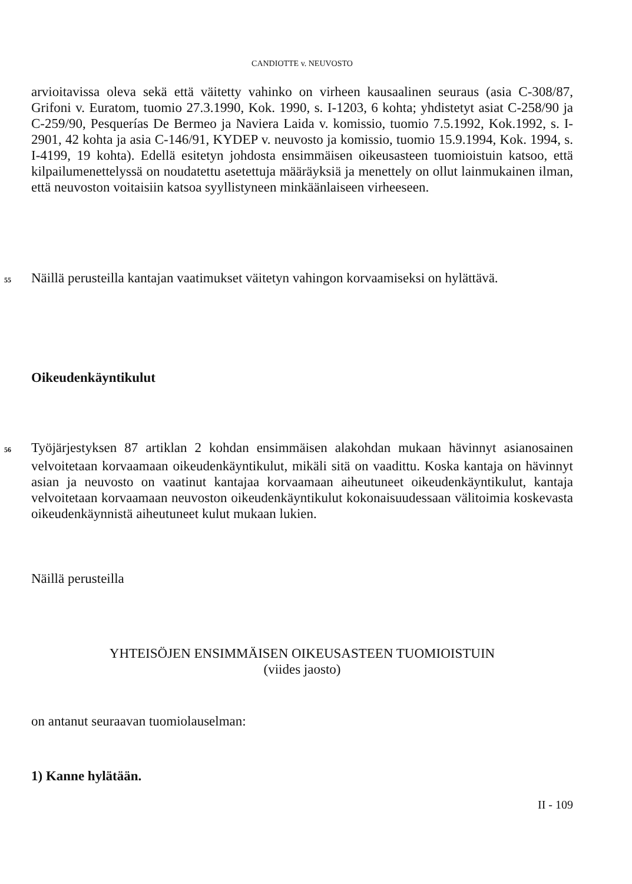CANDIOTTE v. NEUVOSTO
arvioitavissa oleva sekä että väitetty vahinko on virheen kausaalinen seuraus (asia C-308/87, Grifoni v. Euratom, tuomio 27.3.1990, Kok. 1990, s. I-1203, 6 kohta; yhdistetyt asiat C-258/90 ja C-259/90, Pesquerías De Bermeo ja Naviera Laida v. komissio, tuomio 7.5.1992, Kok.1992, s. I-2901, 42 kohta ja asia C-146/91, KYDEP v. neuvosto ja komissio, tuomio 15.9.1994, Kok. 1994, s. I-4199, 19 kohta). Edellä esitetyn johdosta ensimmäisen oikeusasteen tuomioistuin katsoo, että kilpailumenettelyssä on noudatettu asetettuja määräyksiä ja menettely on ollut lainmukainen ilman, että neuvoston voitaisiin katsoa syyllistyneen minkäänlaiseen virheeseen.
55 Näillä perusteilla kantajan vaatimukset väitetyn vahingon korvaamiseksi on hylättävä.
Oikeudenkäyntikulut
56 Työjärjestyksen 87 artiklan 2 kohdan ensimmäisen alakohdan mukaan hävinnyt asianosainen velvoitetaan korvaamaan oikeudenkäyntikulut, mikäli sitä on vaadittu. Koska kantaja on hävinnyt asian ja neuvosto on vaatinut kantajaa korvaamaan aiheutuneet oikeudenkäyntikulut, kantaja velvoitetaan korvaamaan neuvoston oikeudenkäyntikulut kokonaisuudessaan välitoimia koskevasta oikeudenkäynnistä aiheutuneet kulut mukaan lukien.
Näillä perusteilla
YHTEISÖJEN ENSIMMÄISEN OIKEUSASTEEN TUOMIOISTUIN
(viides jaosto)
on antanut seuraavan tuomiolauselman:
1) Kanne hylätään.
II - 109